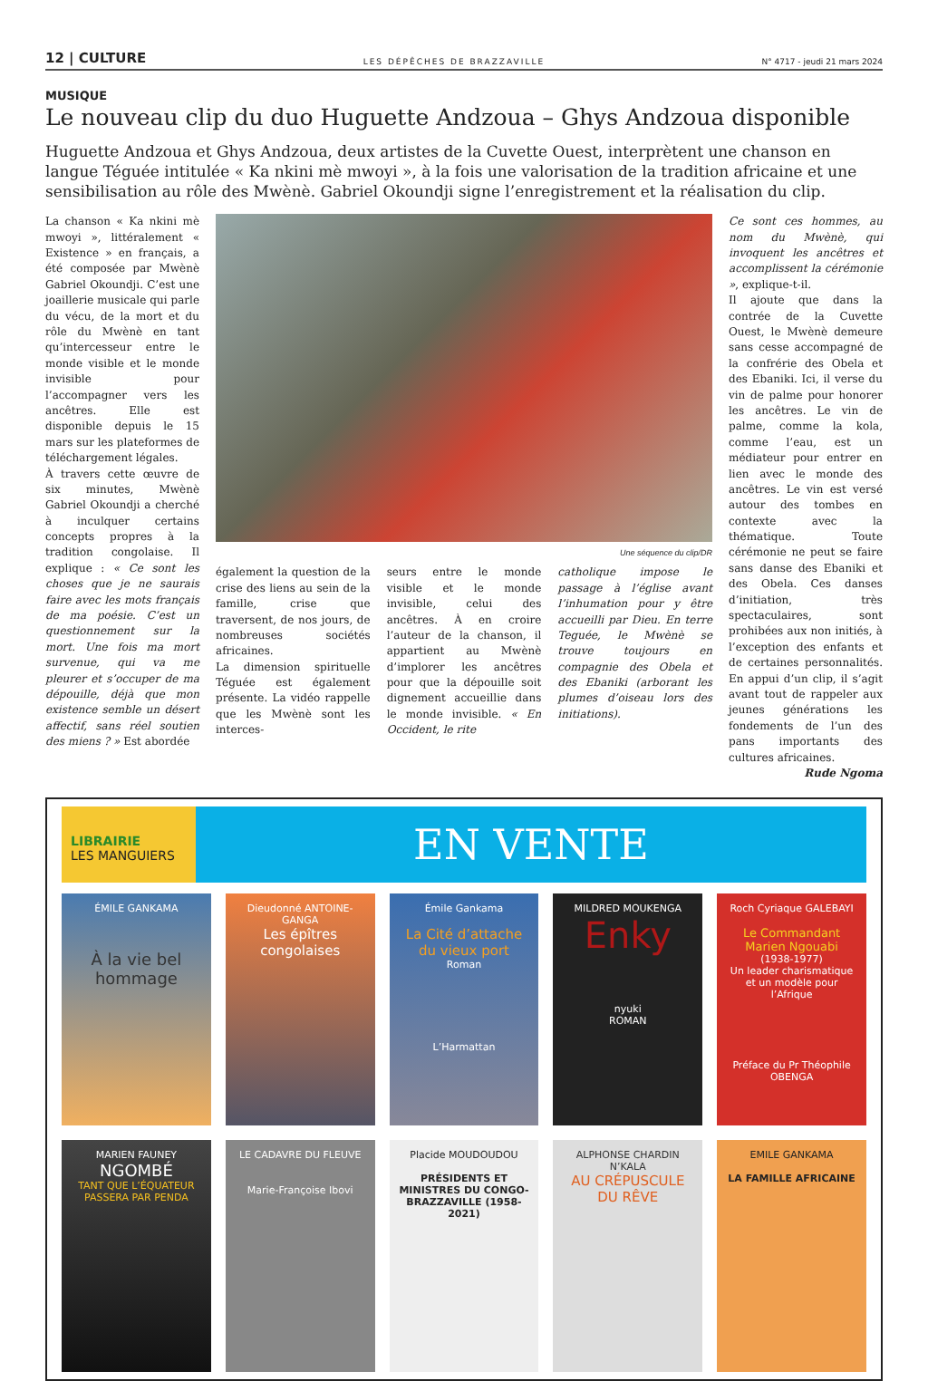12 | CULTURE LES DÉPÊCHES DE BRAZZAVILLE N° 4717 - jeudi 21 mars 2024
MUSIQUE
Le nouveau clip du duo Huguette Andzoua – Ghys Andzoua disponible
Huguette Andzoua et Ghys Andzoua, deux artistes de la Cuvette Ouest, interprètent une chanson en langue Téguée intitulée « Ka nkini mè mwoyi », à la fois une valorisation de la tradition africaine et une sensibilisation au rôle des Mwènè. Gabriel Okoundji signe l’enregistrement et la réalisation du clip.
La chanson « Ka nkini mè mwoyi », littéralement « Existence » en français, a été composée par Mwènè Gabriel Okoundji. C’est une joaillerie musicale qui parle du vécu, de la mort et du rôle du Mwènè en tant qu’intercesseur entre le monde visible et le monde invisible pour l’accompagner vers les ancêtres. Elle est disponible depuis le 15 mars sur les plateformes de téléchargement légales.
À travers cette œuvre de six minutes, Mwènè Gabriel Okoundji a cherché à inculquer certains concepts propres à la tradition congolaise. Il explique : « Ce sont les choses que je ne saurais faire avec les mots français de ma poésie. C’est un questionnement sur la mort. Une fois ma mort survenue, qui va me pleurer et s’occuper de ma dépouille, déjà que mon existence semble un désert affectif, sans réel soutien des miens ? » Est abordée
Une séquence du clip/DR
également la question de la crise des liens au sein de la famille, crise que traversent, de nos jours, de nombreuses sociétés africaines.
La dimension spirituelle Téguée est également présente. La vidéo rappelle que les Mwènè sont les interces-
seurs entre le monde visible et le monde invisible, celui des ancêtres. À en croire l’auteur de la chanson, il appartient au Mwènè d’implorer les ancêtres pour que la dépouille soit dignement accueillie dans le monde invisible. « En Occident, le rite
catholique impose le passage à l’église avant l’inhumation pour y être accueilli par Dieu. En terre Teguée, le Mwènè se trouve toujours en compagnie des Obela et des Ebaniki (arborant les plumes d’oiseau lors des initiations).
Ce sont ces hommes, au nom du Mwènè, qui invoquent les ancêtres et accomplissent la cérémonie », explique-t-il.
Il ajoute que dans la contrée de la Cuvette Ouest, le Mwènè demeure sans cesse accompagné de la confrérie des Obela et des Ebaniki. Ici, il verse du vin de palme pour honorer les ancêtres. Le vin de palme, comme la kola, comme l’eau, est un médiateur pour entrer en lien avec le monde des ancêtres. Le vin est versé autour des tombes en contexte avec la thématique. Toute cérémonie ne peut se faire sans danse des Ebaniki et des Obela. Ces danses d’initiation, très spectaculaires, sont prohibées aux non initiés, à l’exception des enfants et de certaines personnalités. En appui d’un clip, il s’agit avant tout de rappeler aux jeunes générations les fondements de l’un des pans importants des cultures africaines.
Rude Ngoma
LIBRAIRIE
LES MANGUIERS
EN VENTE
ÉMILE GANKAMA
À la vie bel hommage
Dieudonné ANTOINE-GANGA
Les épîtres congolaises
Émile Gankama
La Cité d’attache du vieux port
Roman
L’Harmattan
MILDRED MOUKENGA
Enky
nyuki
ROMAN
Roch Cyriaque GALEBAYI
Le Commandant Marien Ngouabi
(1938-1977)
Un leader charismatique et un modèle pour l’Afrique
Préface du Pr Théophile OBENGA
MARIEN FAUNEY
NGOMBÉ
TANT QUE L’ÉQUATEUR PASSERA PAR PENDA
LE CADAVRE DU FLEUVE
Marie-Françoise Ibovi
Placide MOUDOUDOU
PRÉSIDENTS ET MINISTRES DU CONGO-BRAZZAVILLE (1958-2021)
ALPHONSE CHARDIN N’KALA
AU CRÉPUSCULE DU RÊVE
EMILE GANKAMA
LA FAMILLE AFRICAINE